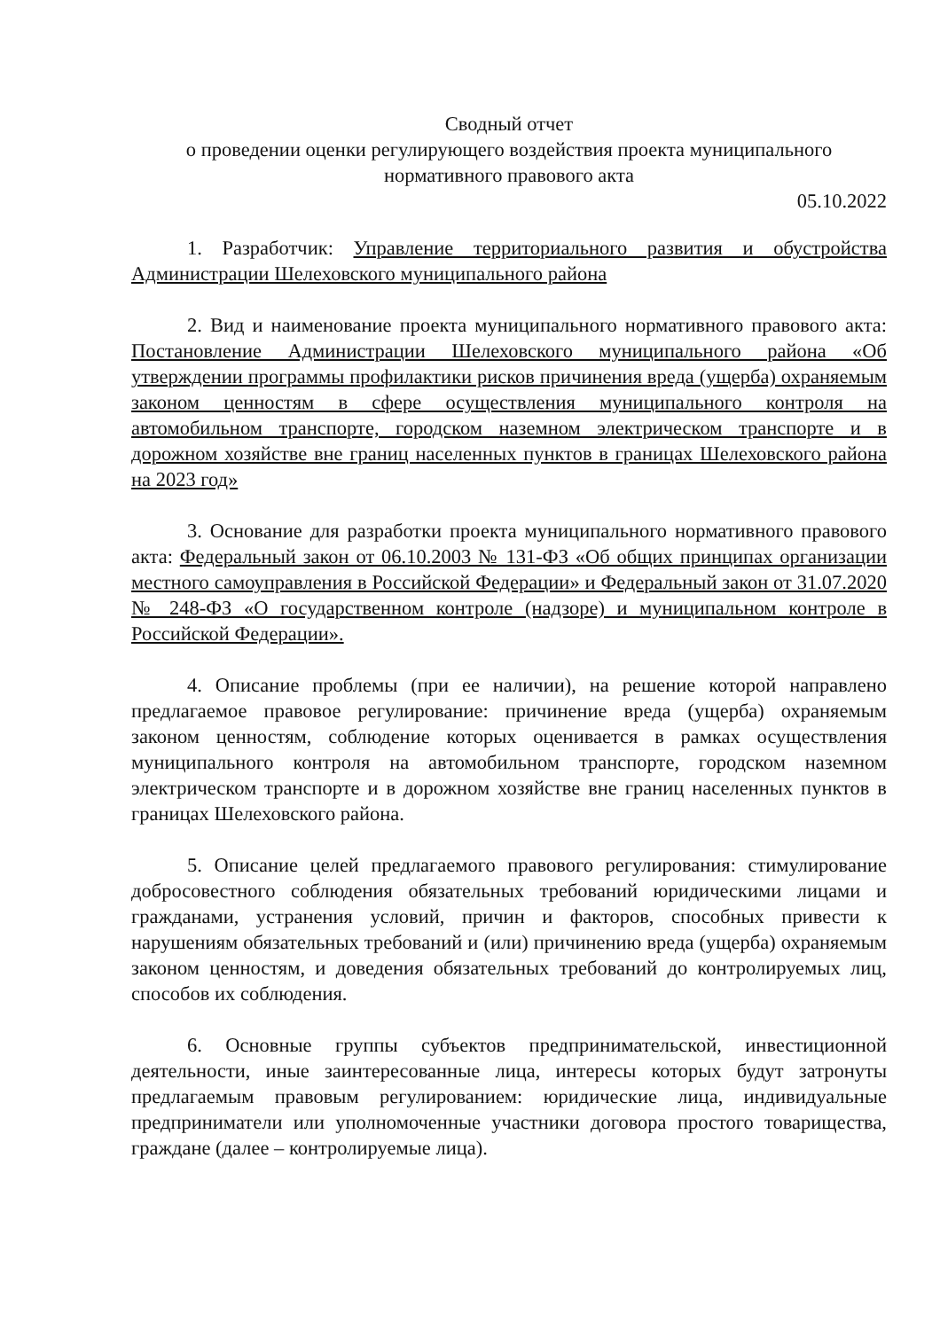Сводный отчет
о проведении оценки регулирующего воздействия проекта муниципального
нормативного правового акта
05.10.2022
1. Разработчик: Управление территориального развития и обустройства Администрации Шелеховского муниципального района
2. Вид и наименование проекта муниципального нормативного правового акта: Постановление Администрации Шелеховского муниципального района «Об утверждении программы профилактики рисков причинения вреда (ущерба) охраняемым законом ценностям в сфере осуществления муниципального контроля на автомобильном транспорте, городском наземном электрическом транспорте и в дорожном хозяйстве вне границ населенных пунктов в границах Шелеховского района на 2023 год»
3. Основание для разработки проекта муниципального нормативного правового акта: Федеральный закон от 06.10.2003 № 131-ФЗ «Об общих принципах организации местного самоуправления в Российской Федерации» и Федеральный закон от 31.07.2020 № 248-ФЗ «О государственном контроле (надзоре) и муниципальном контроле в Российской Федерации».
4. Описание проблемы (при ее наличии), на решение которой направлено предлагаемое правовое регулирование: причинение вреда (ущерба) охраняемым законом ценностям, соблюдение которых оценивается в рамках осуществления муниципального контроля на автомобильном транспорте, городском наземном электрическом транспорте и в дорожном хозяйстве вне границ населенных пунктов в границах Шелеховского района.
5. Описание целей предлагаемого правового регулирования: стимулирование добросовестного соблюдения обязательных требований юридическими лицами и гражданами, устранения условий, причин и факторов, способных привести к нарушениям обязательных требований и (или) причинению вреда (ущерба) охраняемым законом ценностям, и доведения обязательных требований до контролируемых лиц, способов их соблюдения.
6. Основные группы субъектов предпринимательской, инвестиционной деятельности, иные заинтересованные лица, интересы которых будут затронуты предлагаемым правовым регулированием: юридические лица, индивидуальные предприниматели или уполномоченные участники договора простого товарищества, граждане (далее – контролируемые лица).